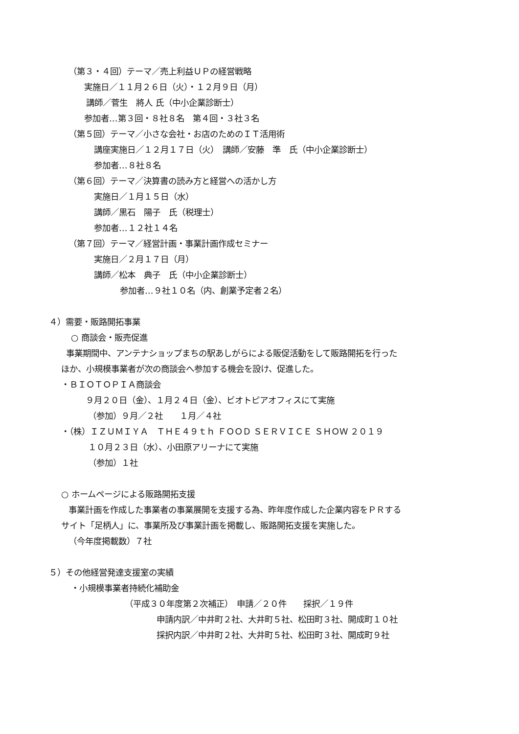（第３・４回）テーマ／売上利益ＵＰの経営戦略
実施日／１１月２６日（火）・１２月９日（月）
講師／菅生　將人 氏（中小企業診断士）
参加者…第３回・８社８名　第４回・３社３名
（第５回）テーマ／小さな会社・お店のためのＩＴ活用術
講座実施日／１２月１７日（火）　講師／安藤　準　氏（中小企業診断士）
参加者…８社８名
（第６回）テーマ／決算書の読み方と経営への活かし方
実施日／１月１５日（水）
講師／黒石　陽子　氏（税理士）
参加者…１２社１４名
（第７回）テーマ／経営計画・事業計画作成セミナー
実施日／２月１７日（月）
講師／松本　典子　氏（中小企業診断士）
参加者…９社１０名（内、創業予定者２名）
４）需要・販路開拓事業
○ 商談会・販売促進
事業期間中、アンテナショップまちの駅あしがらによる販促活動をして販路開拓を行った
ほか、小規模事業者が次の商談会へ参加する機会を設け、促進した。
・ＢＩＯＴＯＰＩＡ商談会
９月２０日（金）、１月２４日（金）、ビオトピアオフィスにて実施
（参加）９月／２社　　１月／４社
・（株）ＩＺＵＭＩＹＡ　ＴＨＥ４９ｔｈ ＦＯＯＤ ＳＥＲＶＩＣＥ ＳＨＯＷ ２０１９
１０月２３日（水）、小田原アリーナにて実施
（参加）１社
○ ホームページによる販路開拓支援
事業計画を作成した事業者の事業展開を支援する為、昨年度作成した企業内容をＰＲする
サイト「足柄人」に、事業所及び事業計画を掲載し、販路開拓支援を実施した。
（今年度掲載数）７社
５）その他経営発達支援室の実績
・小規模事業者持続化補助金
（平成３０年度第２次補正）　申請／２０件　　採択／１９件
申請内訳／中井町２社、大井町５社、松田町３社、開成町１０社
採択内訳／中井町２社、大井町５社、松田町３社、開成町９社